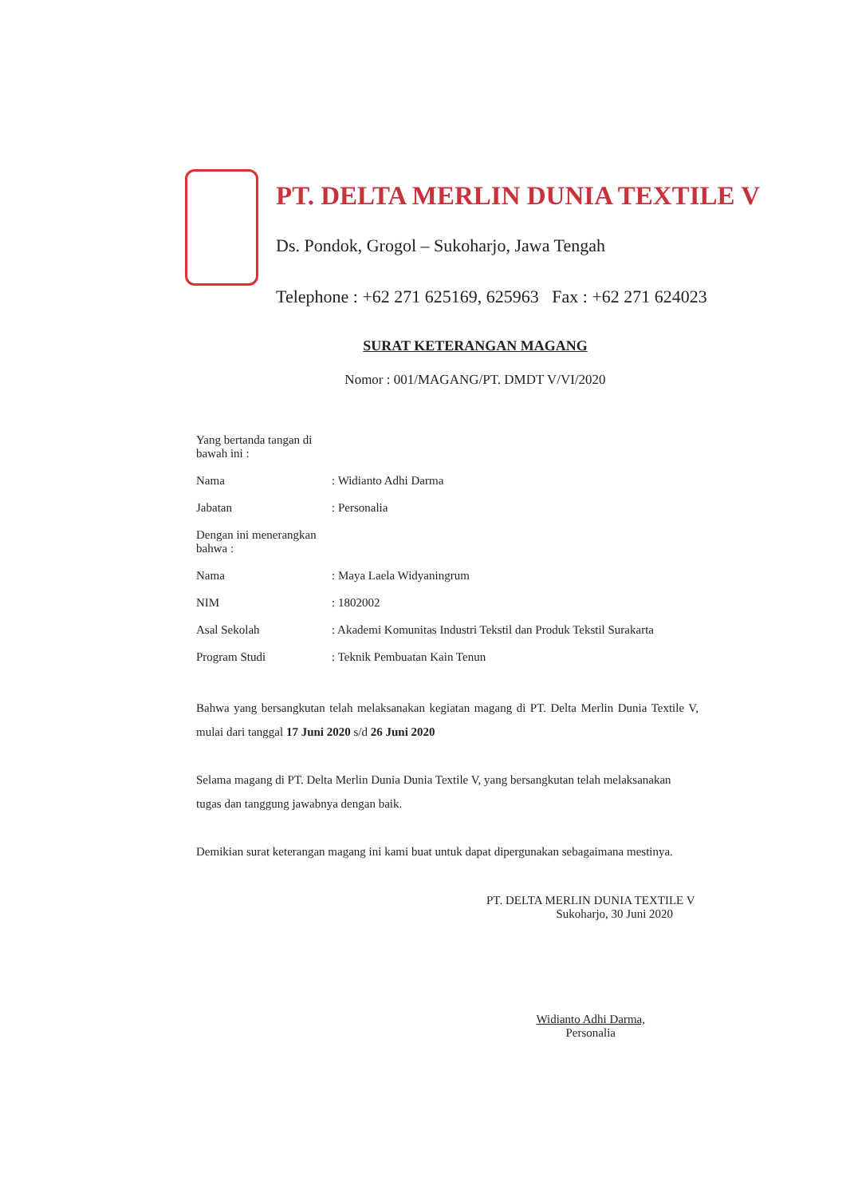PT. DELTA MERLIN DUNIA TEXTILE V
Ds. Pondok, Grogol – Sukoharjo, Jawa Tengah
Telephone : +62 271 625169, 625963 Fax : +62 271 624023
SURAT KETERANGAN MAGANG
Nomor : 001/MAGANG/PT. DMDT V/VI/2020
Yang bertanda tangan di bawah ini :
Nama: Widianto Adhi Darma
Jabatan: Personalia
Dengan ini menerangkan bahwa :
Nama: Maya Laela Widyaningrum
NIM: 1802002
Asal Sekolah: Akademi Komunitas Industri Tekstil dan Produk Tekstil Surakarta
Program Studi: Teknik Pembuatan Kain Tenun
Bahwa yang bersangkutan telah melaksanakan kegiatan magang di PT. Delta Merlin Dunia Textile V, mulai dari tanggal 17 Juni 2020 s/d 26 Juni 2020
Selama magang di PT. Delta Merlin Dunia Dunia Textile V, yang bersangkutan telah melaksanakan tugas dan tanggung jawabnya dengan baik.
Demikian surat keterangan magang ini kami buat untuk dapat dipergunakan sebagaimana mestinya.
PT. DELTA MERLIN DUNIA TEXTILE V
Sukoharjo, 30 Juni 2020
Widianto Adhi Darma,
Personalia